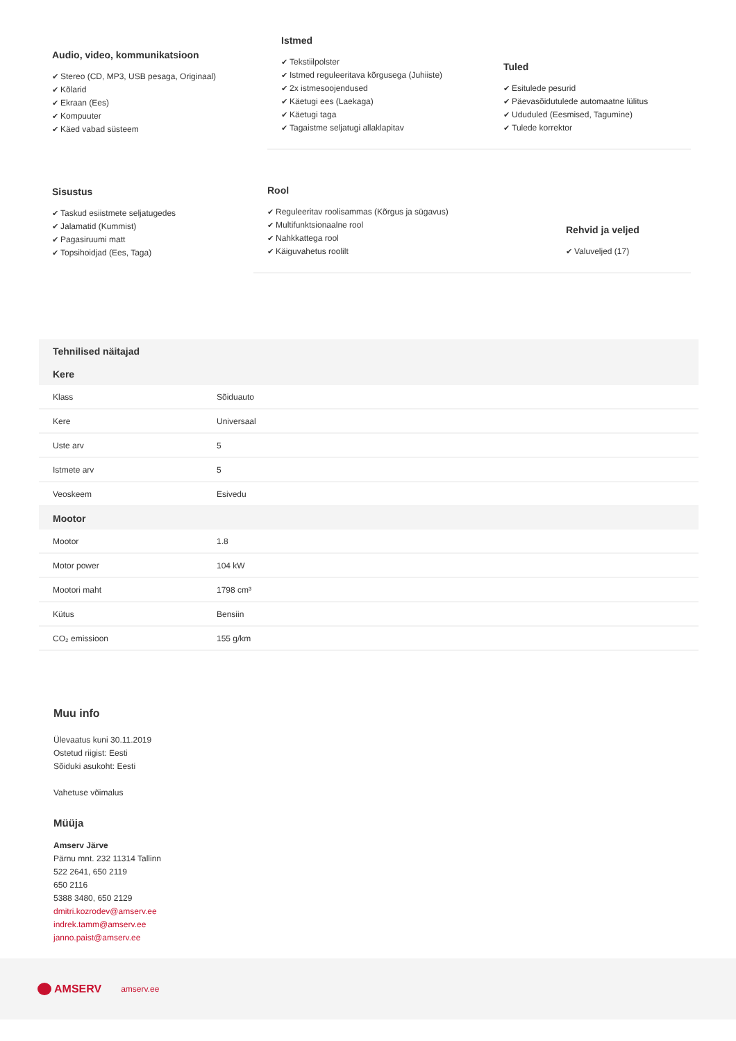Audio, video, kommunikatsioon
✔ Stereo (CD, MP3, USB pesaga, Originaal)
✔ Kõlarid
✔ Ekraan (Ees)
✔ Kompuuter
✔ Käed vabad süsteem
Istmed
✔ Tekstiilpolster
✔ Istmed reguleeritava kõrgusega (Juhiiste)
✔ 2x istmesoojendused
✔ Käetugi ees (Laekaga)
✔ Käetugi taga
✔ Tagaistme seljatugi allaklapitav
Tuled
✔ Esitulede pesurid
✔ Päevasõidutulede automaatne lülitus
✔ Ududuled (Eesmised, Tagumine)
✔ Tulede korrektor
Sisustus
✔ Taskud esiistmete seljatugedes
✔ Jalamatid (Kummist)
✔ Pagasiruumi matt
✔ Topsihoidjad (Ees, Taga)
Rool
✔ Reguleeritav roolisammas (Kõrgus ja sügavus)
✔ Multifunktsionaalne rool
✔ Nahkkattega rool
✔ Käiguvahetus roolilt
Rehvid ja veljed
✔ Valuveljed (17)
| Tehnilised näitajad | |
| Kere | |
| Klass | Sõiduauto |
| Kere | Universaal |
| Uste arv | 5 |
| Istmete arv | 5 |
| Veoskeem | Esivedu |
| Mootor | |
| Mootor | 1.8 |
| Motor power | 104 kW |
| Mootori maht | 1798 cm³ |
| Kütus | Bensiin |
| CO₂ emissioon | 155 g/km |
Muu info
Ülevaatus kuni 30.11.2019
Ostetud riigist: Eesti
Sõiduki asukoht: Eesti
Vahetuse võimalus
Müüja
Amserv Järve
Pärnu mnt. 232 11314 Tallinn
522 2641, 650 2119
650 2116
5388 3480, 650 2129
dmitri.kozrodev@amserv.ee
indrek.tamm@amserv.ee
janno.paist@amserv.ee
AMSERV amserv.ee